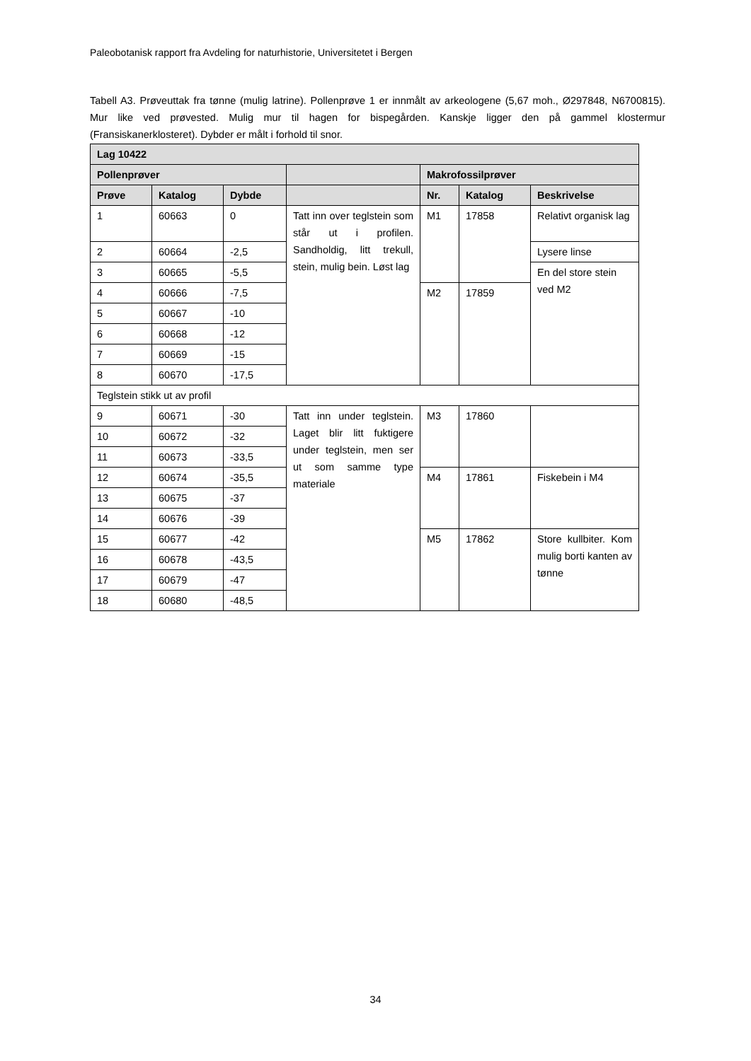Paleobotanisk rapport fra Avdeling for naturhistorie, Universitetet i Bergen
Tabell A3. Prøveuttak fra tønne (mulig latrine). Pollenprøve 1 er innmålt av arkeologene (5,67 moh., Ø297848, N6700815). Mur like ved prøvested. Mulig mur til hagen for bispegården. Kanskje ligger den på gammel klostermur (Fransiskanerklosteret). Dybder er målt i forhold til snor.
| Lag 10422 | | | | | | |
| --- | --- | --- | --- | --- | --- | --- |
| Pollenprøver | | | | Makrofossilprøver | | |
| Prøve | Katalog | Dybde | | Nr. | Katalog | Beskrivelse |
| 1 | 60663 | 0 | Tatt inn over teglstein som står ut i profilen. Sandholdig, litt trekull, stein, mulig bein. Løst lag | M1 | 17858 | Relativt organisk lag |
| 2 | 60664 | -2,5 | | | | Lysere linse |
| 3 | 60665 | -5,5 | | | | En del store stein ved M2 |
| 4 | 60666 | -7,5 | | M2 | 17859 | |
| 5 | 60667 | -10 | | | | |
| 6 | 60668 | -12 | | | | |
| 7 | 60669 | -15 | | | | |
| 8 | 60670 | -17,5 | | | | |
| Teglstein stikk ut av profil | | | | | | |
| 9 | 60671 | -30 | Tatt inn under teglstein. Laget blir litt fuktigere under teglstein, men ser ut som samme type materiale | M3 | 17860 | |
| 10 | 60672 | -32 | | | | |
| 11 | 60673 | -33,5 | | | | |
| 12 | 60674 | -35,5 | | M4 | 17861 | Fiskebein i M4 |
| 13 | 60675 | -37 | | | | |
| 14 | 60676 | -39 | | | | |
| 15 | 60677 | -42 | | M5 | 17862 | Store kullbiter. Kom mulig borti kanten av tønne |
| 16 | 60678 | -43,5 | | | | |
| 17 | 60679 | -47 | | | | |
| 18 | 60680 | -48,5 | | | | |
34